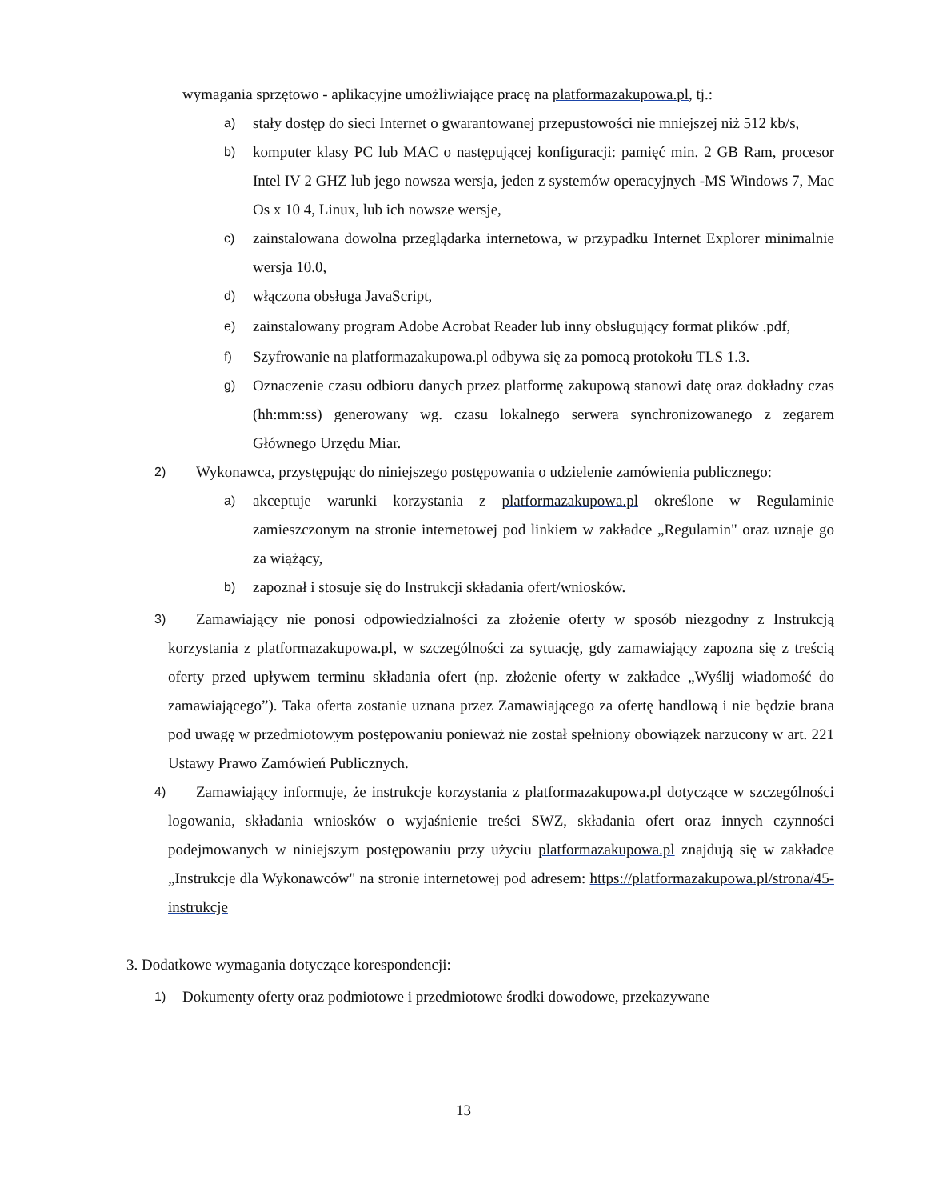wymagania sprzętowo - aplikacyjne umożliwiające pracę na platformazakupowa.pl, tj.:
a)
stały dostęp do sieci Internet o gwarantowanej przepustowości nie mniejszej niż 512 kb/s,
b)
komputer klasy PC lub MAC o następującej konfiguracji: pamięć min. 2 GB Ram, procesor Intel IV 2 GHZ lub jego nowsza wersja, jeden z systemów operacyjnych -MS Windows 7, Mac Os x 10 4, Linux, lub ich nowsze wersje,
c)
zainstalowana dowolna przeglądarka internetowa, w przypadku Internet Explorer minimalnie wersja 10.0,
d)
włączona obsługa JavaScript,
e)
zainstalowany program Adobe Acrobat Reader lub inny obsługujący format plików .pdf,
f)
Szyfrowanie na platformazakupowa.pl odbywa się za pomocą protokołu TLS 1.3.
g)
Oznaczenie czasu odbioru danych przez platformę zakupową stanowi datę oraz dokładny czas (hh:mm:ss) generowany wg. czasu lokalnego serwera synchronizowanego z zegarem Głównego Urzędu Miar.
2)
Wykonawca, przystępując do niniejszego postępowania o udzielenie zamówienia publicznego:
a)
akceptuje warunki korzystania z platformazakupowa.pl określone w Regulaminie zamieszczonym na stronie internetowej pod linkiem w zakładce „Regulamin" oraz uznaje go za wiążący,
b)
zapoznał i stosuje się do Instrukcji składania ofert/wniosków.
3)
Zamawiający nie ponosi odpowiedzialności za złożenie oferty w sposób niezgodny z Instrukcją korzystania z platformazakupowa.pl, w szczególności za sytuację, gdy zamawiający zapozna się z treścią oferty przed upływem terminu składania ofert (np. złożenie oferty w zakładce „Wyślij wiadomość do zamawiającego”). Taka oferta zostanie uznana przez Zamawiającego za ofertę handlową i nie będzie brana pod uwagę w przedmiotowym postępowaniu ponieważ nie został spełniony obowiązek narzucony w art. 221 Ustawy Prawo Zamówień Publicznych.
4)
Zamawiający informuje, że instrukcje korzystania z platformazakupowa.pl dotyczące w szczególności logowania, składania wniosków o wyjaśnienie treści SWZ, składania ofert oraz innych czynności podejmowanych w niniejszym postępowaniu przy użyciu platformazakupowa.pl znajdują się w zakładce „Instrukcje dla Wykonawców" na stronie internetowej pod adresem: https://platformazakupowa.pl/strona/45-instrukcje
3. Dodatkowe wymagania dotyczące korespondencji:
1)
Dokumenty oferty oraz podmiotowe i przedmiotowe środki dowodowe, przekazywane
13